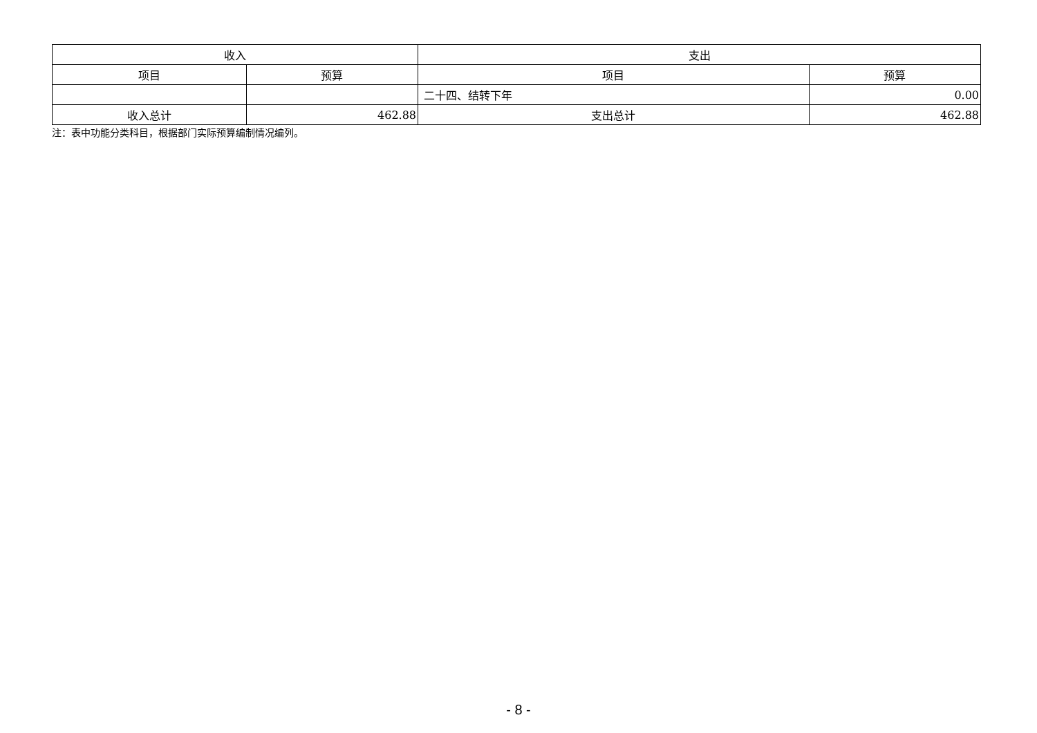| 收入 | | 支出 | |
| --- | --- | --- | --- |
| 项目 | 预算 | 项目 | 预算 |
| | | 二十四、结转下年 | 0.00 |
| 收入总计 | 462.88 | 支出总计 | 462.88 |
注：表中功能分类科目，根据部门实际预算编制情况编列。
- 8 -